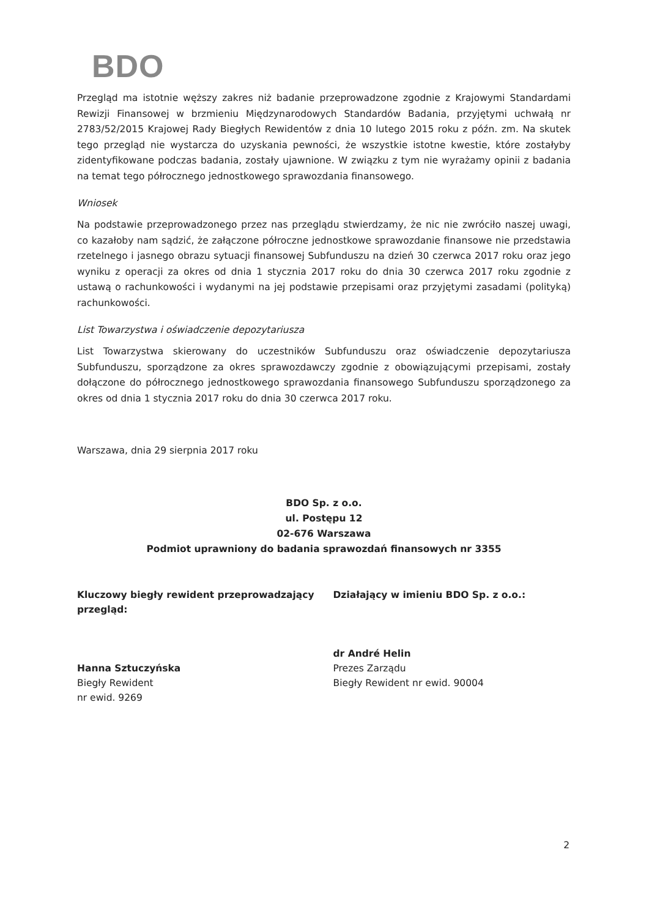BDO
Przegląd ma istotnie węższy zakres niż badanie przeprowadzone zgodnie z Krajowymi Standardami Rewizji Finansowej w brzmieniu Międzynarodowych Standardów Badania, przyjętymi uchwałą nr 2783/52/2015 Krajowej Rady Biegłych Rewidentów z dnia 10 lutego 2015 roku z późn. zm. Na skutek tego przegląd nie wystarcza do uzyskania pewności, że wszystkie istotne kwestie, które zostałyby zidentyfikowane podczas badania, zostały ujawnione. W związku z tym nie wyrażamy opinii z badania na temat tego półrocznego jednostkowego sprawozdania finansowego.
Wniosek
Na podstawie przeprowadzonego przez nas przeglądu stwierdzamy, że nic nie zwróciło naszej uwagi, co kazałoby nam sądzić, że załączone półroczne jednostkowe sprawozdanie finansowe nie przedstawia rzetelnego i jasnego obrazu sytuacji finansowej Subfunduszu na dzień 30 czerwca 2017 roku oraz jego wyniku z operacji za okres od dnia 1 stycznia 2017 roku do dnia 30 czerwca 2017 roku zgodnie z ustawą o rachunkowości i wydanymi na jej podstawie przepisami oraz przyjętymi zasadami (polityką) rachunkowości.
List Towarzystwa i oświadczenie depozytariusza
List Towarzystwa skierowany do uczestników Subfunduszu oraz oświadczenie depozytariusza Subfunduszu, sporządzone za okres sprawozdawczy zgodnie z obowiązującymi przepisami, zostały dołączone do półrocznego jednostkowego sprawozdania finansowego Subfunduszu sporządzonego za okres od dnia 1 stycznia 2017 roku do dnia 30 czerwca 2017 roku.
Warszawa, dnia 29 sierpnia 2017 roku
BDO Sp. z o.o.
ul. Postępu 12
02-676 Warszawa
Podmiot uprawniony do badania sprawozdań finansowych nr 3355
Kluczowy biegły rewident przeprowadzający przegląd:
Hanna Sztuczyńska
Biegły Rewident
nr ewid. 9269
Działający w imieniu BDO Sp. z o.o.:
dr André Helin
Prezes Zarządu
Biegły Rewident nr ewid. 90004
2